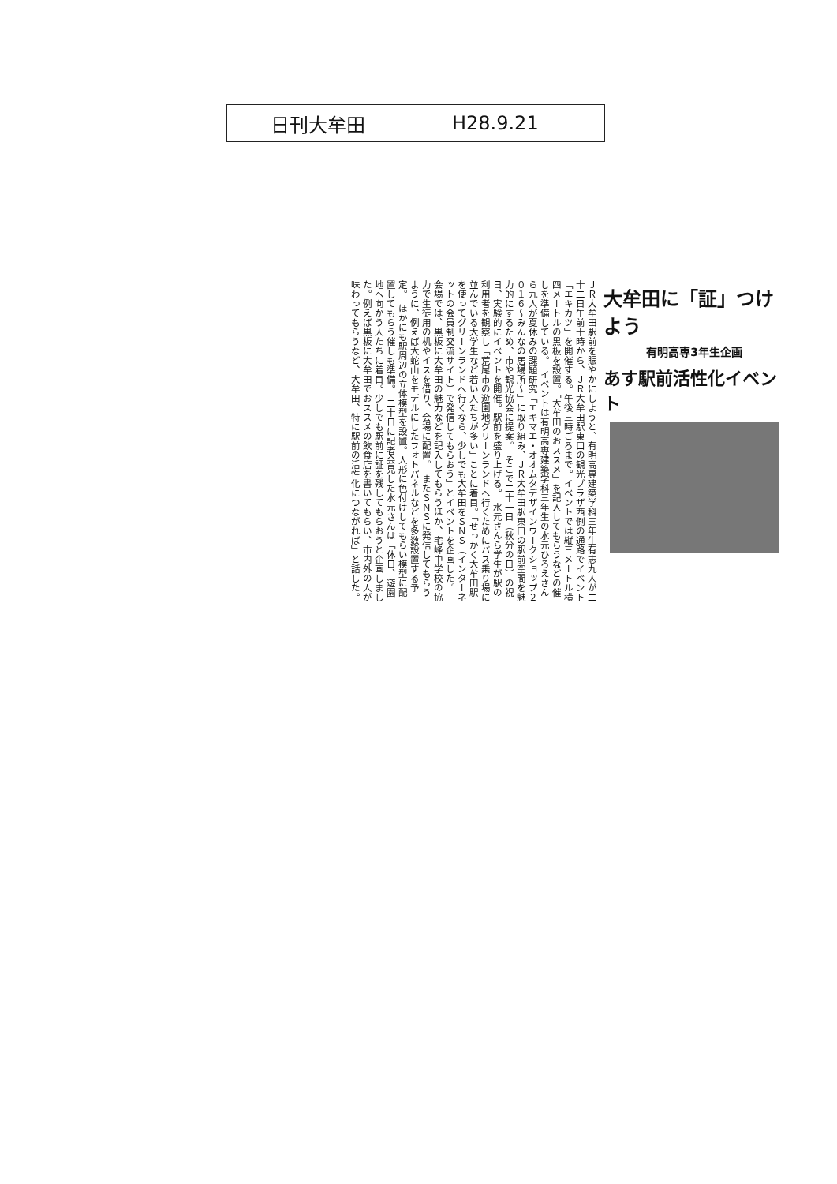日刊大牟田 H28.9.21
大牟田に「証」つけよう
有明高専3年生企画
あす駅前活性化イベント
ＪＲ大牟田駅前を賑やかにしようと、有明高専建築学科三年生有志九人が二十二日午前十時から、ＪＲ大牟田駅東口の観光プラザ西側の通路でイベント「エキカツ」を開催する。午後三時ごろまで。イベントでは縦三メートル横四メートルの黒板を設置。「大牟田のおススメ」を記入してもらうなどの催しを準備している。　イベントは有明高専建築学科三年生の水元ひろえさんら九人が夏休みの課題研究「エキマエ・オオムタデザインワークショップ２０１６～みんなの居場所～」に取り組み、ＪＲ大牟田駅東口の駅前空間を魅力的にするため、市や観光協会に提案。　そこで二十一日（秋分の日）の祝日、実験的にイベントを開催。駅前を盛り上げる。　水元さんら学生が駅の利用者を観察し「荒尾市の遊園地グリーンランドへ行くためにバス乗り場に並んでいる大学生など若い人たちが多い」ことに着目。「せっかく大牟田駅を使ってグリーンランドへ行くなら、少しでも大牟田をＳＮＳ（インターネットの会員制交流サイト）で発信してもらおう」とイベントを企画した。　会場では、黒板に大牟田の魅力などを記入してもらうほか、宅峰中学校の協力で生徒用の机やイスを借り、会場に配置。　またＳＮＳに発信してもらうように、例えば大蛇山をモデルにしたフォトパネルなどを多数設置する予定。　ほかにも駅周辺の立体模型を設置。人形に色付けしてもらい模型に配置してもらう催しも準備。　二十日に記者会見した水元さんは「休日、遊園地へ向かう人たちに着目。少しでも駅前に証を残してもらおうと企画しました。例えば黒板に大牟田でおススメの飲食店を書いてもらい、市内外の人が味わってもらうなど、大牟田、特に駅前の活性化につながれば」と話した。